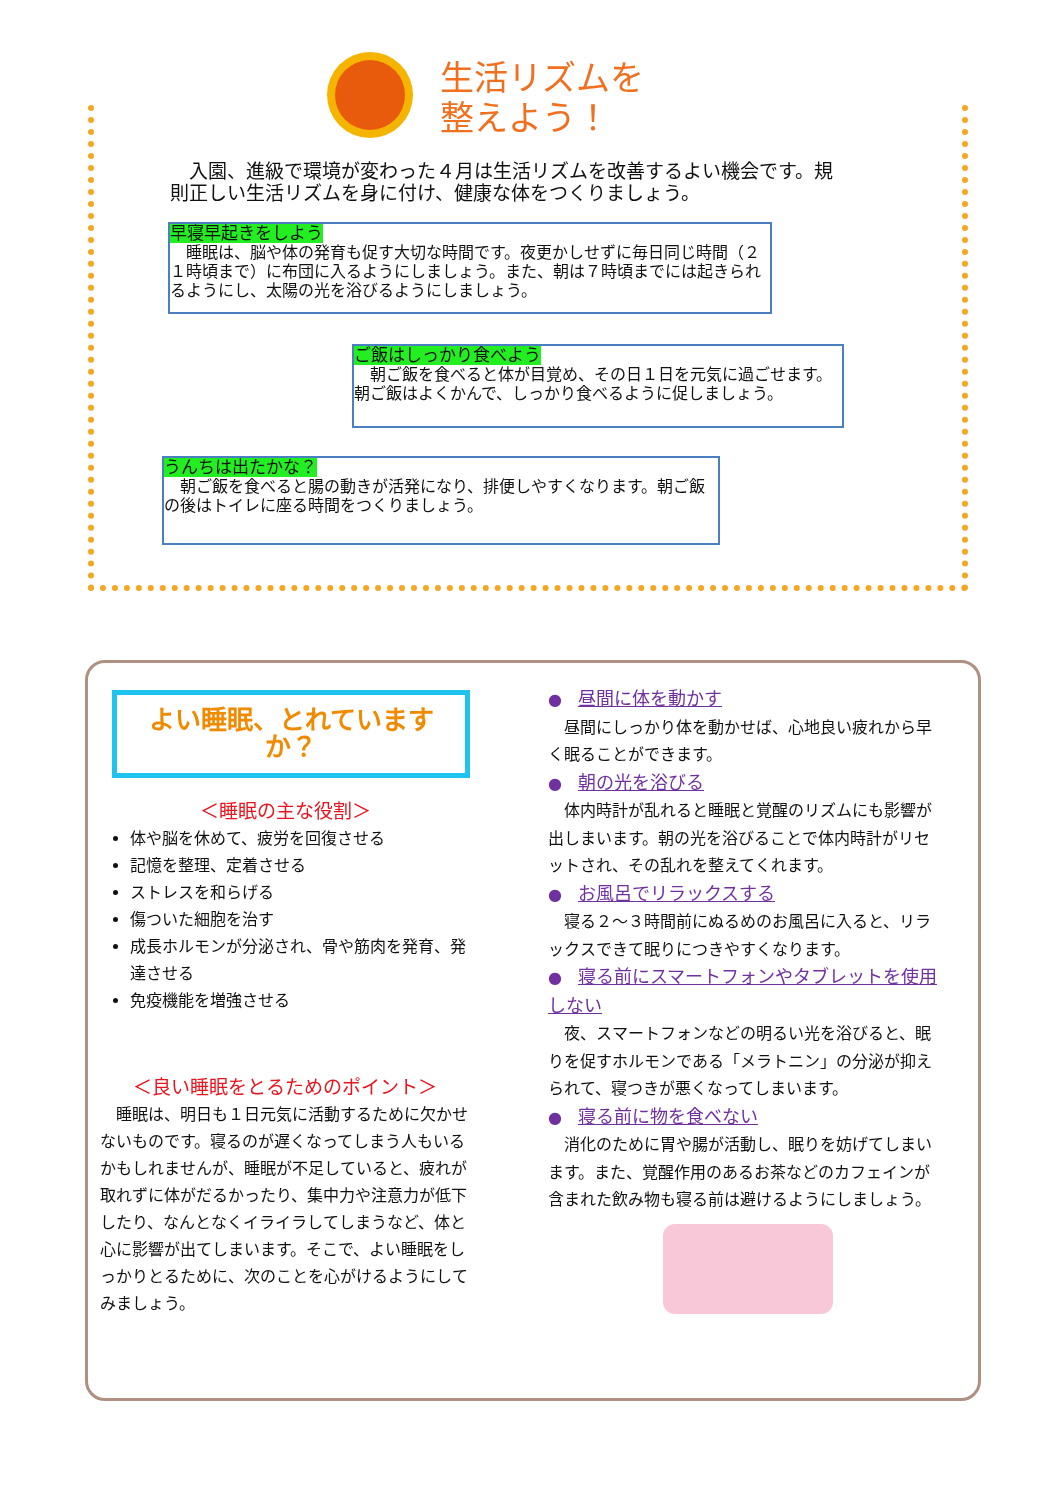生活リズムを
整えよう！
　入園、進級で環境が変わった４月は生活リズムを改善するよい機会です。規則正しい生活リズムを身に付け、健康な体をつくりましょう。
早寝早起きをしよう
　睡眠は、脳や体の発育も促す大切な時間です。夜更かしせずに毎日同じ時間（２１時頃まで）に布団に入るようにしましょう。また、朝は７時頃までには起きられるようにし、太陽の光を浴びるようにしましょう。
ご飯はしっかり食べよう
　朝ご飯を食べると体が目覚め、その日１日を元気に過ごせます。朝ご飯はよくかんで、しっかり食べるように促しましょう。
うんちは出たかな？
　朝ご飯を食べると腸の動きが活発になり、排便しやすくなります。朝ご飯の後はトイレに座る時間をつくりましょう。
よい睡眠、とれていますか？
＜睡眠の主な役割＞
体や脳を休めて、疲労を回復させる
記憶を整理、定着させる
ストレスを和らげる
傷ついた細胞を治す
成長ホルモンが分泌され、骨や筋肉を発育、発達させる
免疫機能を増強させる
＜良い睡眠をとるためのポイント＞
　睡眠は、明日も１日元気に活動するために欠かせないものです。寝るのが遅くなってしまう人もいるかもしれませんが、睡眠が不足していると、疲れが取れずに体がだるかったり、集中力や注意力が低下したり、なんとなくイライラしてしまうなど、体と心に影響が出てしまいます。そこで、よい睡眠をしっかりとるために、次のことを心がけるようにしてみましょう。
●　昼間に体を動かす
　昼間にしっかり体を動かせば、心地良い疲れから早く眠ることができます。
●　朝の光を浴びる
　体内時計が乱れると睡眠と覚醒のリズムにも影響が出しまいます。朝の光を浴びることで体内時計がリセットされ、その乱れを整えてくれます。
●　お風呂でリラックスする
　寝る２～３時間前にぬるめのお風呂に入ると、リラックスできて眠りにつきやすくなります。
●　寝る前にスマートフォンやタブレットを使用しない
　夜、スマートフォンなどの明るい光を浴びると、眠りを促すホルモンである「メラトニン」の分泌が抑えられて、寝つきが悪くなってしまいます。
●　寝る前に物を食べない
　消化のために胃や腸が活動し、眠りを妨げてしまいます。また、覚醒作用のあるお茶などのカフェインが含まれた飲み物も寝る前は避けるようにしましょう。